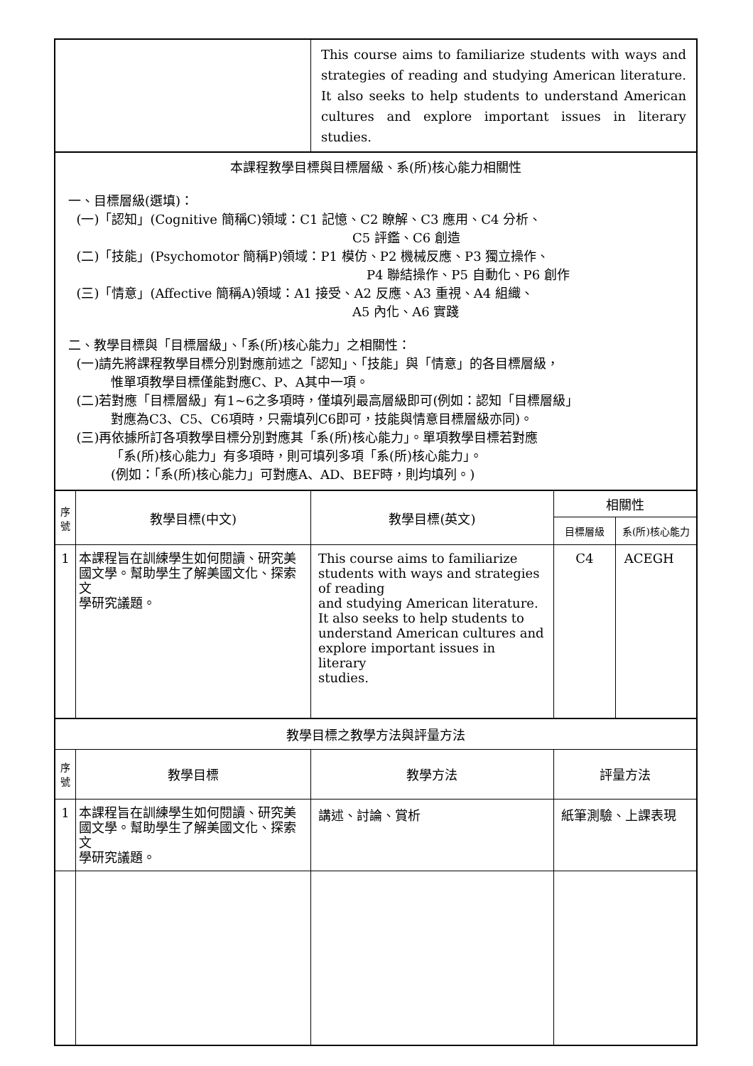| | | This course aims to familiarize students with ways and strategies of reading and studying American literature. It also seeks to help students to understand American cultures and explore important issues in literary studies. | | |
| 本課程教學目標與目標層級、系(所)核心能力相關性 一、目標層級(選填)： (一)「認知」(Cognitive 簡稱C)領域：C1 記憶、C2 瞭解、C3 應用、C4 分析、 C5 評鑑、C6 創造 (二)「技能」(Psychomotor 簡稱P)領域：P1 模仿、P2 機械反應、P3 獨立操作、 P4 聯結操作、P5 自動化、P6 創作 (三)「情意」(Affective 簡稱A)領域：A1 接受、A2 反應、A3 重視、A4 組織、 A5 內化、A6 實踐 二、教學目標與「目標層級」、「系(所)核心能力」之相關性： (一)請先將課程教學目標分別對應前述之「認知」、「技能」與「情意」的各目標層級， 惟單項教學目標僅能對應C、P、A其中一項。 (二)若對應「目標層級」有1~6之多項時，僅填列最高層級即可(例如：認知「目標層級」 對應為C3、C5、C6項時，只需填列C6即可，技能與情意目標層級亦同)。 (三)再依據所訂各項教學目標分別對應其「系(所)核心能力」。單項教學目標若對應 「系(所)核心能力」有多項時，則可填列多項「系(所)核心能力」。 (例如：「系(所)核心能力」可對應A、AD、BEF時，則均填列。) | | | | |
| 序 號 | 教學目標(中文) | 教學目標(英文) | 相關性 | |
| | | | 目標層級 | 系(所)核心能力 |
| 1 | 本課程旨在訓練學生如何閱讀、研究美國文學。幫助學生了解美國文化、探索文 學研究議題。 | This course aims to familiarize students with ways and strategies of reading and studying American literature. It also seeks to help students to understand American cultures and explore important issues in literary studies. | C4 | ACEGH |
| 教學目標之教學方法與評量方法 | | | | |
| 序 號 | 教學目標 | 教學方法 | 評量方法 | |
| 1 | 本課程旨在訓練學生如何閱讀、研究美國文學。幫助學生了解美國文化、探索文 學研究議題。 | 講述、討論、賞析 | 紙筆測驗、上課表現 | |